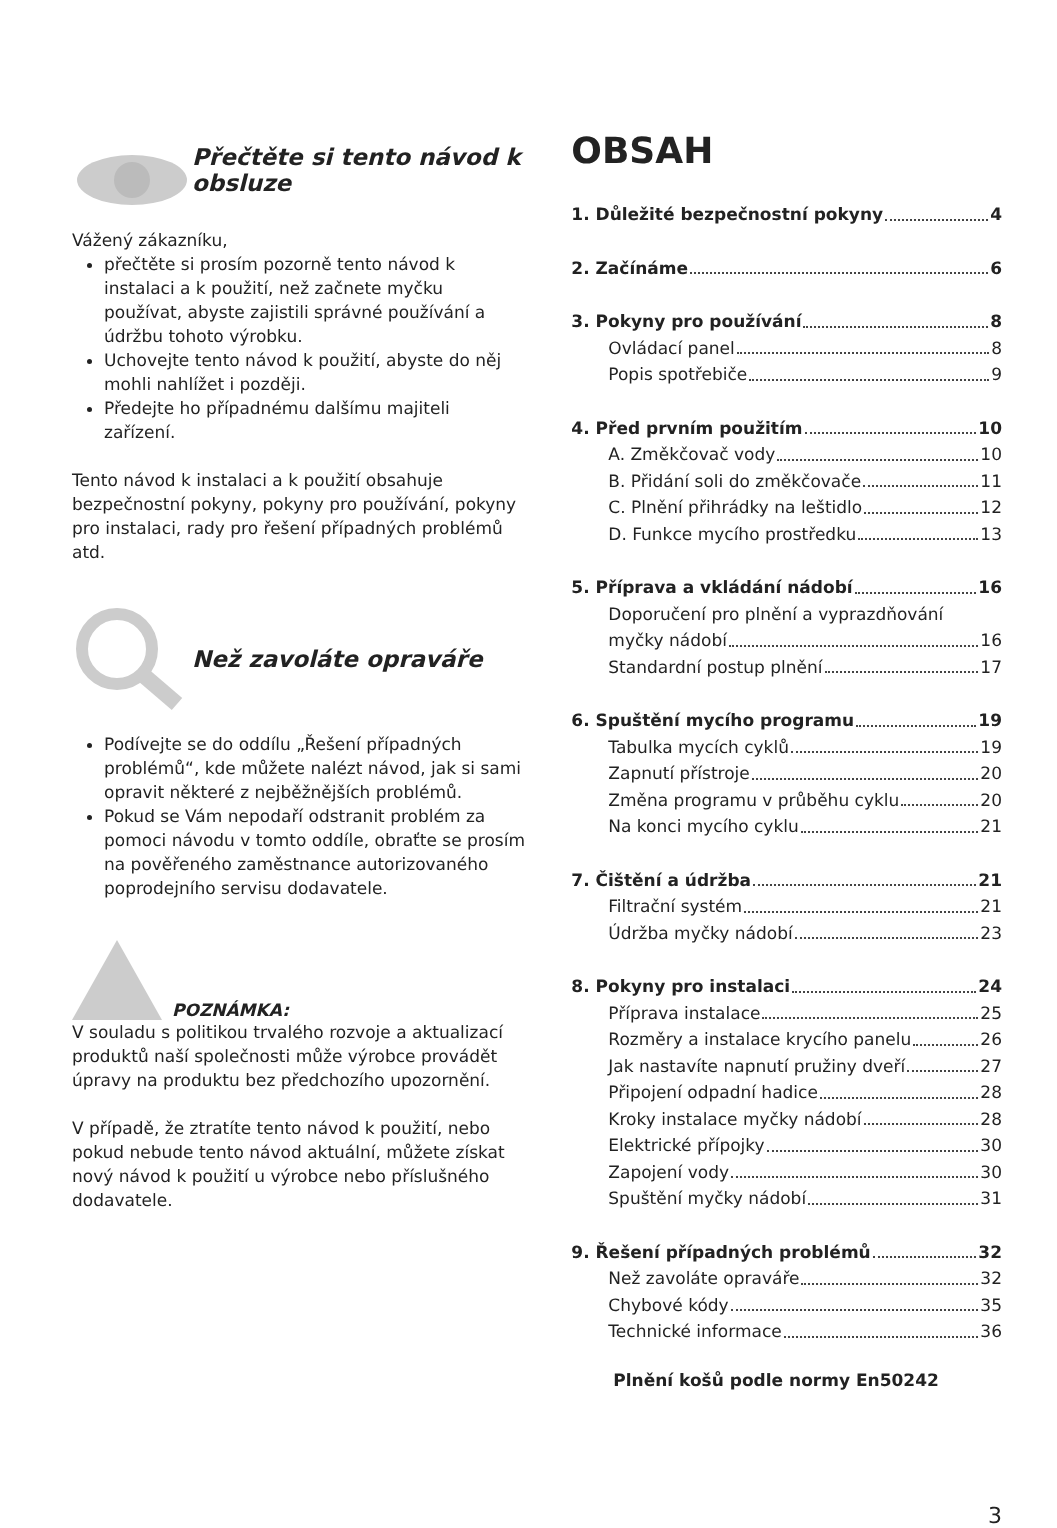Přečtěte si tento návod k obsluze
Vážený zákazníku,
přečtěte si prosím pozorně tento návod k instalaci a k použití, než začnete myčku používat, abyste zajistili správné používání a údržbu tohoto výrobku.
Uchovejte tento návod k použití, abyste do něj mohli nahlížet i později.
Předejte ho případnému dalšímu majiteli zařízení.
Tento návod k instalaci a k použití obsahuje bezpečnostní pokyny, pokyny pro používání, pokyny pro instalaci, rady pro řešení případných problémů atd.
Než zavoláte opraváře
Podívejte se do oddílu „Řešení případných problémů“, kde můžete nalézt návod, jak si sami opravit některé z nejběžnějších problémů.
Pokud se Vám nepodaří odstranit problém za pomoci návodu v tomto oddíle, obraťte se prosím na pověřeného zaměstnance autorizovaného poprodejního servisu dodavatele.
POZNÁMKA:
V souladu s politikou trvalého rozvoje a aktualizací produktů naší společnosti může výrobce provádět úpravy na produktu bez předchozího upozornění.
V případě, že ztratíte tento návod k použití, nebo pokud nebude tento návod aktuální, můžete získat nový návod k použití u výrobce nebo příslušného dodavatele.
OBSAH
1. Důležité bezpečnostní pokyny 4
2. Začínáme 6
3. Pokyny pro používání 8
Ovládací panel 8
Popis spotřebiče 9
4. Před prvním použitím 10
A. Změkčovač vody 10
B. Přidání soli do změkčovače 11
C. Plnění přihrádky na leštidlo 12
D. Funkce mycího prostředku 13
5. Příprava a vkládání nádobí 16
Doporučení pro plnění a vyprazdňování
myčky nádobí 16
Standardní postup plnění 17
6. Spuštění mycího programu 19
Tabulka mycích cyklů 19
Zapnutí přístroje 20
Změna programu v průběhu cyklu 20
Na konci mycího cyklu 21
7. Čištění a údržba 21
Filtrační systém 21
Údržba myčky nádobí 23
8. Pokyny pro instalaci 24
Příprava instalace 25
Rozměry a instalace krycího panelu 26
Jak nastavíte napnutí pružiny dveří 27
Připojení odpadní hadice 28
Kroky instalace myčky nádobí 28
Elektrické přípojky 30
Zapojení vody 30
Spuštění myčky nádobí 31
9. Řešení případných problémů 32
Než zavoláte opraváře 32
Chybové kódy 35
Technické informace 36
Plnění košů podle normy En50242
3